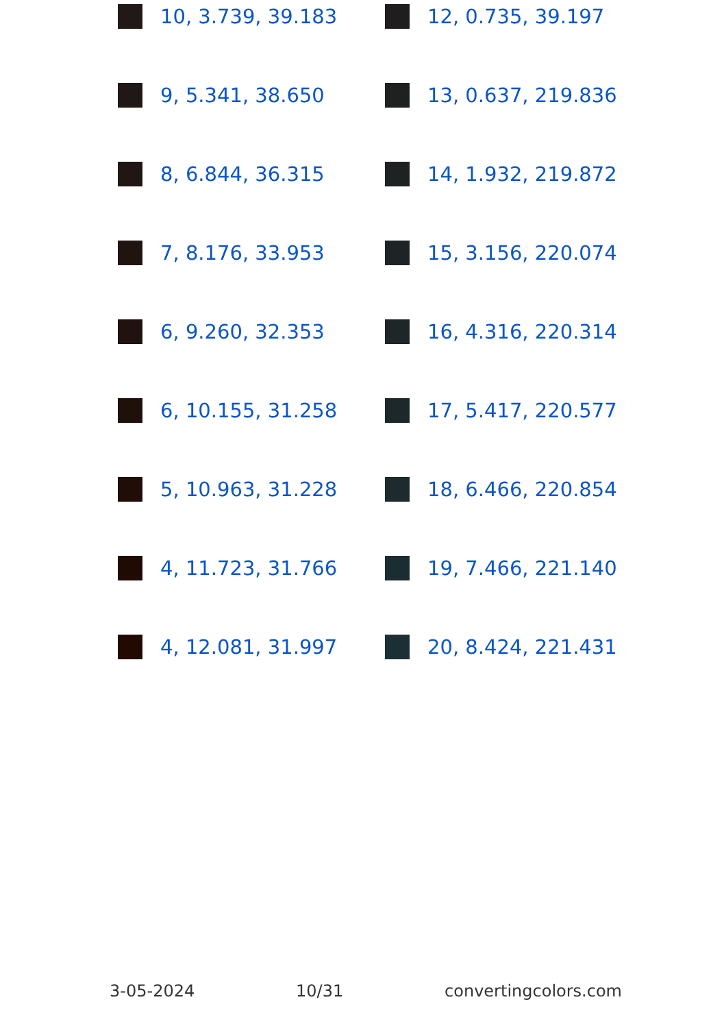10, 3.739, 39.183
12, 0.735, 39.197
9, 5.341, 38.650
13, 0.637, 219.836
8, 6.844, 36.315
14, 1.932, 219.872
7, 8.176, 33.953
15, 3.156, 220.074
6, 9.260, 32.353
16, 4.316, 220.314
6, 10.155, 31.258
17, 5.417, 220.577
5, 10.963, 31.228
18, 6.466, 220.854
4, 11.723, 31.766
19, 7.466, 221.140
4, 12.081, 31.997
20, 8.424, 221.431
3-05-2024 10/31 convertingcolors.com